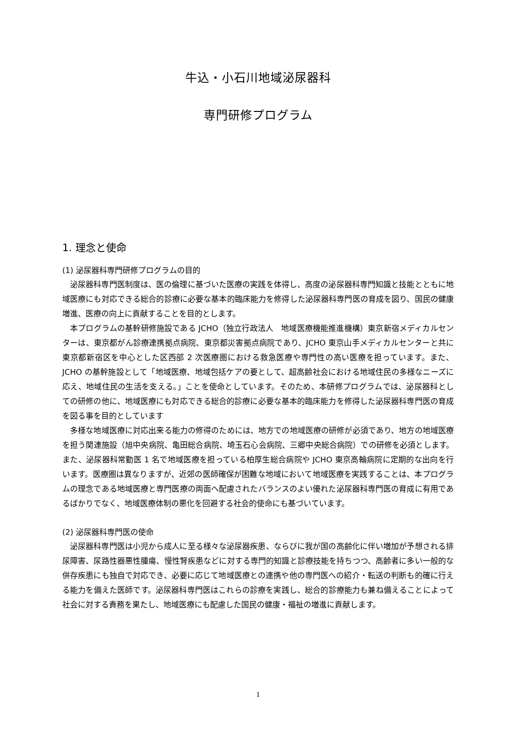牛込・小石川地域泌尿器科
専門研修プログラム
1. 理念と使命
(1) 泌尿器科専門研修プログラムの目的
泌尿器科専門医制度は、医の倫理に基づいた医療の実践を体得し、高度の泌尿器科専門知識と技能とともに地域医療にも対応できる総合的診療に必要な基本的臨床能力を修得した泌尿器科専門医の育成を図り、国民の健康増進、医療の向上に貢献することを目的とします。
本プログラムの基幹研修施設である JCHO（独立行政法人　地域医療機能推進機構）東京新宿メディカルセンターは、東京都がん診療連携拠点病院、東京都災害拠点病院であり、JCHO 東京山手メディカルセンターと共に東京都新宿区を中心とした区西部 2 次医療圏における救急医療や専門性の高い医療を担っています。また、JCHO の基幹施設として「地域医療、地域包括ケアの要として、超高齢社会における地域住民の多様なニーズに応え、地域住民の生活を支える。」ことを使命としています。そのため、本研修プログラムでは、泌尿器科としての研修の他に、地域医療にも対応できる総合的診療に必要な基本的臨床能力を修得した泌尿器科専門医の育成を図る事を目的としています
多様な地域医療に対応出来る能力の修得のためには、地方での地域医療の研修が必須であり、地方の地域医療を担う関連施設（旭中央病院、亀田総合病院、埼玉石心会病院、三郷中央総合病院）での研修を必須とします。また、泌尿器科常勤医 1 名で地域医療を担っている柏厚生総合病院や JCHO 東京高輪病院に定期的な出向を行います。医療圏は異なりますが、近郊の医師確保が困難な地域において地域医療を実践することは、本プログラムの理念である地域医療と専門医療の両面へ配慮されたバランスのよい優れた泌尿器科専門医の育成に有用であるばかりでなく、地域医療体制の悪化を回避する社会的使命にも基づいています。
(2) 泌尿器科専門医の使命
泌尿器科専門医は小児から成人に至る様々な泌尿器疾患、ならびに我が国の高齢化に伴い増加が予想される排尿障害、尿路性器悪性腫瘍、慢性腎疾患などに対する専門的知識と診療技能を持ちつつ、高齢者に多い一般的な併存疾患にも独自で対応でき、必要に応じて地域医療との連携や他の専門医への紹介・転送の判断も的確に行える能力を備えた医師です。泌尿器科専門医はこれらの診療を実践し、総合的診療能力も兼ね備えることによって社会に対する責務を果たし、地域医療にも配慮した国民の健康・福祉の増進に貢献します。
1